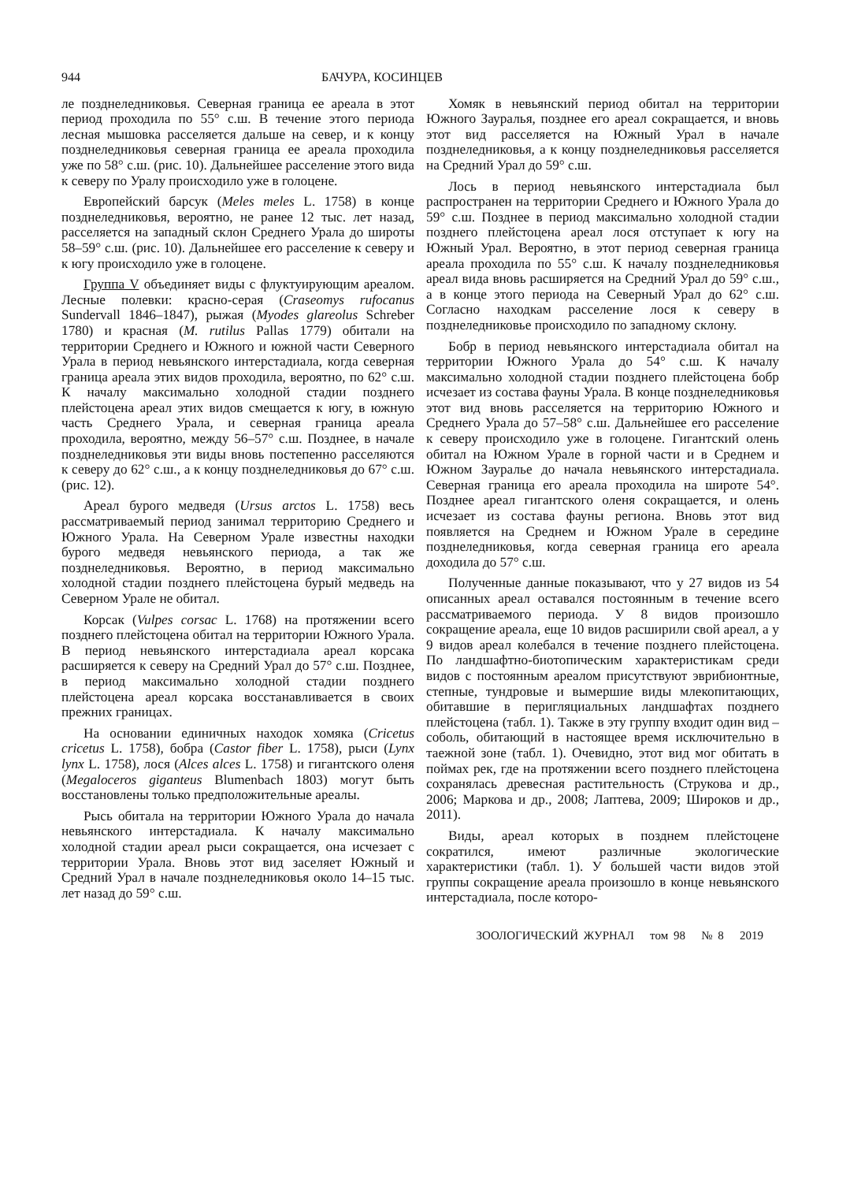944 БАЧУРА, КОСИНЦЕВ
ле позднеледниковья. Северная граница ее ареала в этот период проходила по 55° с.ш. В течение этого периода лесная мышовка расселяется дальше на север, и к концу позднеледниковья северная граница ее ареала проходила уже по 58° с.ш. (рис. 10). Дальнейшее расселение этого вида к северу по Уралу происходило уже в голоцене.
Европейский барсук (Meles meles L. 1758) в конце позднеледниковья, вероятно, не ранее 12 тыс. лет назад, расселяется на западный склон Среднего Урала до широты 58–59° с.ш. (рис. 10). Дальнейшее его расселение к северу и к югу происходило уже в голоцене.
Группа V объединяет виды с флуктуирующим ареалом. Лесные полевки: красно-серая (Craseomys rufocanus Sundervall 1846–1847), рыжая (Myodes glareolus Schreber 1780) и красная (M. rutilus Pallas 1779) обитали на территории Среднего и Южного и южной части Северного Урала в период невьянского интерстадиала, когда северная граница ареала этих видов проходила, вероятно, по 62° с.ш. К началу максимально холодной стадии позднего плейстоцена ареал этих видов смещается к югу, в южную часть Среднего Урала, и северная граница ареала проходила, вероятно, между 56–57° с.ш. Позднее, в начале позднеледниковья эти виды вновь постепенно расселяются к северу до 62° с.ш., а к концу позднеледниковья до 67° с.ш. (рис. 12).
Ареал бурого медведя (Ursus arctos L. 1758) весь рассматриваемый период занимал территорию Среднего и Южного Урала. На Северном Урале известны находки бурого медведя невьянского периода, а так же позднеледниковья. Вероятно, в период максимально холодной стадии позднего плейстоцена бурый медведь на Северном Урале не обитал.
Корсак (Vulpes corsac L. 1768) на протяжении всего позднего плейстоцена обитал на территории Южного Урала. В период невьянского интерстадиала ареал корсака расширяется к северу на Средний Урал до 57° с.ш. Позднее, в период максимально холодной стадии позднего плейстоцена ареал корсака восстанавливается в своих прежних границах.
На основании единичных находок хомяка (Cricetus cricetus L. 1758), бобра (Castor fiber L. 1758), рыси (Lynx lynx L. 1758), лося (Alces alces L. 1758) и гигантского оленя (Megaloceros giganteus Blumenbach 1803) могут быть восстановлены только предположительные ареалы.
Рысь обитала на территории Южного Урала до начала невьянского интерстадиала. К началу максимально холодной стадии ареал рыси сокращается, она исчезает с территории Урала. Вновь этот вид заселяет Южный и Средний Урал в начале позднеледниковья около 14–15 тыс. лет назад до 59° с.ш.
Хомяк в невьянский период обитал на территории Южного Зауралья, позднее его ареал сокращается, и вновь этот вид расселяется на Южный Урал в начале позднеледниковья, а к концу позднеледниковья расселяется на Средний Урал до 59° с.ш.
Лось в период невьянского интерстадиала был распространен на территории Среднего и Южного Урала до 59° с.ш. Позднее в период максимально холодной стадии позднего плейстоцена ареал лося отступает к югу на Южный Урал. Вероятно, в этот период северная граница ареала проходила по 55° с.ш. К началу позднеледниковья ареал вида вновь расширяется на Средний Урал до 59° с.ш., а в конце этого периода на Северный Урал до 62° с.ш. Согласно находкам расселение лося к северу в позднеледниковье происходило по западному склону.
Бобр в период невьянского интерстадиала обитал на территории Южного Урала до 54° с.ш. К началу максимально холодной стадии позднего плейстоцена бобр исчезает из состава фауны Урала. В конце позднеледниковья этот вид вновь расселяется на территорию Южного и Среднего Урала до 57–58° с.ш. Дальнейшее его расселение к северу происходило уже в голоцене. Гигантский олень обитал на Южном Урале в горной части и в Среднем и Южном Зауралье до начала невьянского интерстадиала. Северная граница его ареала проходила на широте 54°. Позднее ареал гигантского оленя сокращается, и олень исчезает из состава фауны региона. Вновь этот вид появляется на Среднем и Южном Урале в середине позднеледниковья, когда северная граница его ареала доходила до 57° с.ш.
Полученные данные показывают, что у 27 видов из 54 описанных ареал оставался постоянным в течение всего рассматриваемого периода. У 8 видов произошло сокращение ареала, еще 10 видов расширили свой ареал, а у 9 видов ареал колебался в течение позднего плейстоцена. По ландшафтно-биотопическим характеристикам среди видов с постоянным ареалом присутствуют эврибионтные, степные, тундровые и вымершие виды млекопитающих, обитавшие в перигляциальных ландшафтах позднего плейстоцена (табл. 1). Также в эту группу входит один вид – соболь, обитающий в настоящее время исключительно в таежной зоне (табл. 1). Очевидно, этот вид мог обитать в поймах рек, где на протяжении всего позднего плейстоцена сохранялась древесная растительность (Струкова и др., 2006; Маркова и др., 2008; Лаптева, 2009; Широков и др., 2011).
Виды, ареал которых в позднем плейстоцене сократился, имеют различные экологические характеристики (табл. 1). У большей части видов этой группы сокращение ареала произошло в конце невьянского интерстадиала, после которо-
ЗООЛОГИЧЕСКИЙ ЖУРНАЛ том 98 № 8 2019